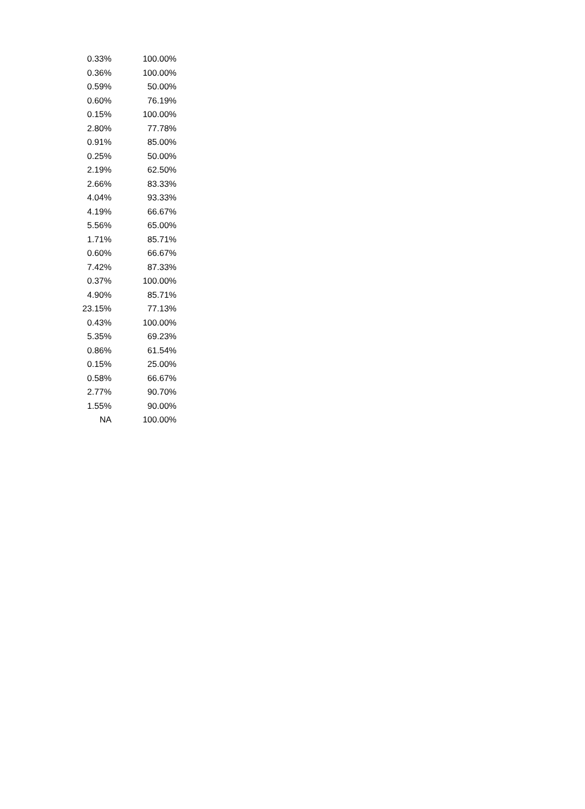| 0.33% | 100.00% |
| 0.36% | 100.00% |
| 0.59% | 50.00% |
| 0.60% | 76.19% |
| 0.15% | 100.00% |
| 2.80% | 77.78% |
| 0.91% | 85.00% |
| 0.25% | 50.00% |
| 2.19% | 62.50% |
| 2.66% | 83.33% |
| 4.04% | 93.33% |
| 4.19% | 66.67% |
| 5.56% | 65.00% |
| 1.71% | 85.71% |
| 0.60% | 66.67% |
| 7.42% | 87.33% |
| 0.37% | 100.00% |
| 4.90% | 85.71% |
| 23.15% | 77.13% |
| 0.43% | 100.00% |
| 5.35% | 69.23% |
| 0.86% | 61.54% |
| 0.15% | 25.00% |
| 0.58% | 66.67% |
| 2.77% | 90.70% |
| 1.55% | 90.00% |
| NA | 100.00% |